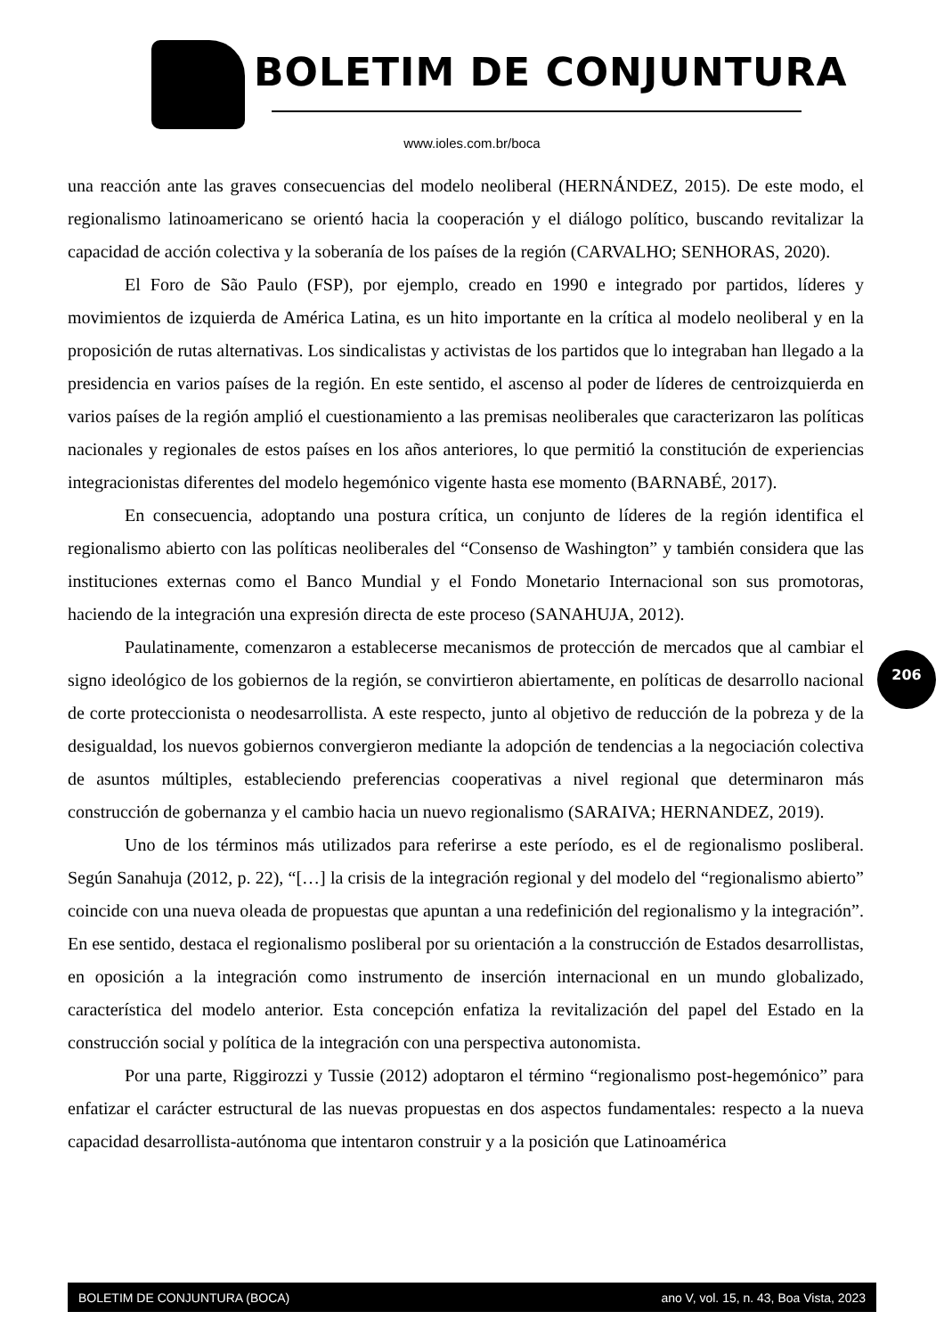BOLETIM DE CONJUNTURA
www.ioles.com.br/boca
una reacción ante las graves consecuencias del modelo neoliberal (HERNÁNDEZ, 2015). De este modo, el regionalismo latinoamericano se orientó hacia la cooperación y el diálogo político, buscando revitalizar la capacidad de acción colectiva y la soberanía de los países de la región (CARVALHO; SENHORAS, 2020).
El Foro de São Paulo (FSP), por ejemplo, creado en 1990 e integrado por partidos, líderes y movimientos de izquierda de América Latina, es un hito importante en la crítica al modelo neoliberal y en la proposición de rutas alternativas. Los sindicalistas y activistas de los partidos que lo integraban han llegado a la presidencia en varios países de la región. En este sentido, el ascenso al poder de líderes de centroizquierda en varios países de la región amplió el cuestionamiento a las premisas neoliberales que caracterizaron las políticas nacionales y regionales de estos países en los años anteriores, lo que permitió la constitución de experiencias integracionistas diferentes del modelo hegemónico vigente hasta ese momento (BARNABÉ, 2017).
En consecuencia, adoptando una postura crítica, un conjunto de líderes de la región identifica el regionalismo abierto con las políticas neoliberales del “Consenso de Washington” y también considera que las instituciones externas como el Banco Mundial y el Fondo Monetario Internacional son sus promotoras, haciendo de la integración una expresión directa de este proceso (SANAHUJA, 2012).
Paulatinamente, comenzaron a establecerse mecanismos de protección de mercados que al cambiar el signo ideológico de los gobiernos de la región, se convirtieron abiertamente, en políticas de desarrollo nacional de corte proteccionista o neodesarrollista. A este respecto, junto al objetivo de reducción de la pobreza y de la desigualdad, los nuevos gobiernos convergieron mediante la adopción de tendencias a la negociación colectiva de asuntos múltiples, estableciendo preferencias cooperativas a nivel regional que determinaron más construcción de gobernanza y el cambio hacia un nuevo regionalismo (SARAIVA; HERNANDEZ, 2019).
Uno de los términos más utilizados para referirse a este período, es el de regionalismo posliberal. Según Sanahuja (2012, p. 22), “[…] la crisis de la integración regional y del modelo del “regionalismo abierto” coincide con una nueva oleada de propuestas que apuntan a una redefinición del regionalismo y la integración”. En ese sentido, destaca el regionalismo posliberal por su orientación a la construcción de Estados desarrollistas, en oposición a la integración como instrumento de inserción internacional en un mundo globalizado, característica del modelo anterior. Esta concepción enfatiza la revitalización del papel del Estado en la construcción social y política de la integración con una perspectiva autonomista.
Por una parte, Riggirozzi y Tussie (2012) adoptaron el término “regionalismo post-hegemónico” para enfatizar el carácter estructural de las nuevas propuestas en dos aspectos fundamentales: respecto a la nueva capacidad desarrollista-autónoma que intentaron construir y a la posición que Latinoamérica
206
BOLETIM DE CONJUNTURA (BOCA) ano V, vol. 15, n. 43, Boa Vista, 2023